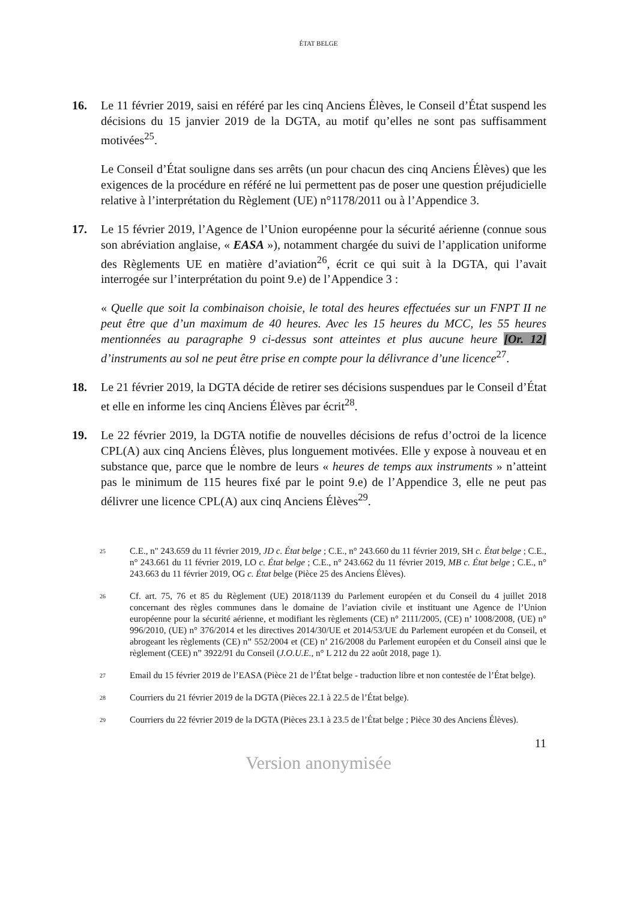ÉTAT BELGE
16. Le 11 février 2019, saisi en référé par les cinq Anciens Élèves, le Conseil d’État suspend les décisions du 15 janvier 2019 de la DGTA, au motif qu’elles ne sont pas suffisamment motivées<sup>25</sup>.
Le Conseil d’État souligne dans ses arrêts (un pour chacun des cinq Anciens Élèves) que les exigences de la procédure en référé ne lui permettent pas de poser une question préjudicielle relative à l’interprétation du Règlement (UE) n°1178/2011 ou à l’Appendice 3.
17. Le 15 février 2019, l’Agence de l’Union européenne pour la sécurité aérienne (connue sous son abréviation anglaise, « EASA »), notamment chargée du suivi de l’application uniforme des Règlements UE en matière d’aviation<sup>26</sup>, écrit ce qui suit à la DGTA, qui l’avait interrogée sur l’interprétation du point 9.e) de l’Appendice 3 :
« Quelle que soit la combinaison choisie, le total des heures effectuées sur un FNPT II ne peut être que d’un maximum de 40 heures. Avec les 15 heures du MCC, les 55 heures mentionnées au paragraphe 9 ci-dessus sont atteintes et plus aucune heure [Or. 12] d’instruments au sol ne peut être prise en compte pour la délivrance d’une licence<sup>27</sup>.
18. Le 21 février 2019, la DGTA décide de retirer ses décisions suspendues par le Conseil d’État et elle en informe les cinq Anciens Élèves par écrit<sup>28</sup>.
19. Le 22 février 2019, la DGTA notifie de nouvelles décisions de refus d’octroi de la licence CPL(A) aux cinq Anciens Élèves, plus longuement motivées. Elle y expose à nouveau et en substance que, parce que le nombre de leurs « heures de temps aux instruments » n’atteint pas le minimum de 115 heures fixé par le point 9.e) de l’Appendice 3, elle ne peut pas délivrer une licence CPL(A) aux cinq Anciens Élèves<sup>29</sup>.
25
C.E., n" 243.659 du 11 février 2019, JD c. État belge ; C.E., n° 243.660 du 11 février 2019, SH c. État belge ; C.E., n° 243.661 du 11 février 2019, LO c. État belge ; C.E., n° 243.662 du 11 février 2019, MB c. État belge ; C.E., n° 243.663 du 11 février 2019, OG c. État belge (Pièce 25 des Anciens Élèves).
26
Cf. art. 75, 76 et 85 du Règlement (UE) 2018/1139 du Parlement européen et du Conseil du 4 juillet 2018 concernant des règles communes dans le domaine de l’aviation civile et instituant une Agence de l’Union européenne pour la sécurité aérienne, et modifiant les règlements (CE) n° 2111/2005, (CE) n’ 1008/2008, (UE) n° 996/2010, (UE) n° 376/2014 et les directives 2014/30/UE et 2014/53/UE du Parlement européen et du Conseil, et abrogeant les règlements (CE) n” 552/2004 et (CE) n’ 216/2008 du Parlement européen et du Conseil ainsi que le règlement (CEE) n” 3922/91 du Conseil (J.O.U.E., n° L 212 du 22 août 2018, page 1).
27
Email du 15 février 2019 de l’EASA (Pièce 21 de l’État belge - traduction libre et non contestée de l’État belge).
28
Courriers du 21 février 2019 de la DGTA (Pièces 22.1 à 22.5 de l’État belge).
29
Courriers du 22 février 2019 de la DGTA (Pièces 23.1 à 23.5 de l’État belge ; Pièce 30 des Anciens Élèves).
11
Version anonymisée